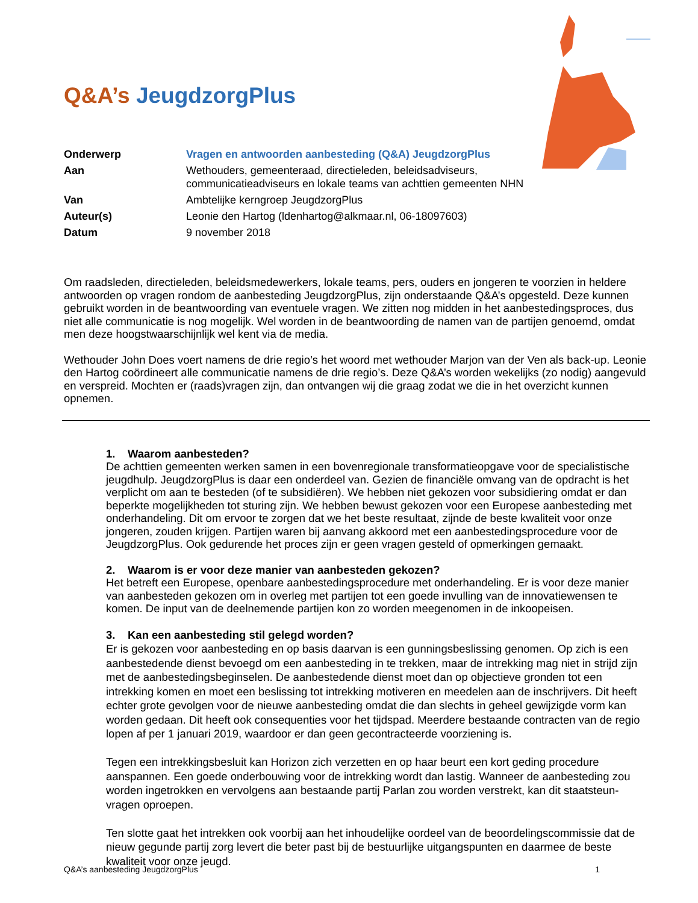Q&A’s JeugdzorgPlus
| Onderwerp | Vragen en antwoorden aanbesteding (Q&A) JeugdzorgPlus |
| Aan | Wethouders, gemeenteraad, directieleden, beleidsadviseurs, communicatieadviseurs en lokale teams van achttien gemeenten NHN |
| Van | Ambtelijke kerngroep JeugdzorgPlus |
| Auteur(s) | Leonie den Hartog (ldenhartog@alkmaar.nl, 06-18097603) |
| Datum | 9 november 2018 |
Om raadsleden, directieleden, beleidsmedewerkers, lokale teams, pers, ouders en jongeren te voorzien in heldere antwoorden op vragen rondom de aanbesteding JeugdzorgPlus, zijn onderstaande Q&A’s opgesteld. Deze kunnen gebruikt worden in de beantwoording van eventuele vragen. We zitten nog midden in het aanbestedingsproces, dus niet alle communicatie is nog mogelijk. Wel worden in de beantwoording de namen van de partijen genoemd, omdat men deze hoogstwaarschijnlijk wel kent via de media.
Wethouder John Does voert namens de drie regio’s het woord met wethouder Marjon van der Ven als back-up. Leonie den Hartog coördineert alle communicatie namens de drie regio’s. Deze Q&A’s worden wekelijks (zo nodig) aangevuld en verspreid. Mochten er (raads)vragen zijn, dan ontvangen wij die graag zodat we die in het overzicht kunnen opnemen.
1. Waarom aanbesteden?
De achttien gemeenten werken samen in een bovenregionale transformatieopgave voor de specialistische jeugdhulp. JeugdzorgPlus is daar een onderdeel van. Gezien de financiële omvang van de opdracht is het verplicht om aan te besteden (of te subsidiëren). We hebben niet gekozen voor subsidiering omdat er dan beperkte mogelijkheden tot sturing zijn. We hebben bewust gekozen voor een Europese aanbesteding met onderhandeling. Dit om ervoor te zorgen dat we het beste resultaat, zijnde de beste kwaliteit voor onze jongeren, zouden krijgen. Partijen waren bij aanvang akkoord met een aanbestedingsprocedure voor de JeugdzorgPlus. Ook gedurende het proces zijn er geen vragen gesteld of opmerkingen gemaakt.
2. Waarom is er voor deze manier van aanbesteden gekozen?
Het betreft een Europese, openbare aanbestedingsprocedure met onderhandeling. Er is voor deze manier van aanbesteden gekozen om in overleg met partijen tot een goede invulling van de innovatiewensen te komen. De input van de deelnemende partijen kon zo worden meegenomen in de inkoopeisen.
3. Kan een aanbesteding stil gelegd worden?
Er is gekozen voor aanbesteding en op basis daarvan is een gunningsbeslissing genomen. Op zich is een aanbestedende dienst bevoegd om een aanbesteding in te trekken, maar de intrekking mag niet in strijd zijn met de aanbestedingsbeginselen. De aanbestedende dienst moet dan op objectieve gronden tot een intrekking komen en moet een beslissing tot intrekking motiveren en meedelen aan de inschrijvers. Dit heeft echter grote gevolgen voor de nieuwe aanbesteding omdat die dan slechts in geheel gewijzigde vorm kan worden gedaan. Dit heeft ook consequenties voor het tijdspad. Meerdere bestaande contracten van de regio lopen af per 1 januari 2019, waardoor er dan geen gecontracteerde voorziening is.
Tegen een intrekkingsbesluit kan Horizon zich verzetten en op haar beurt een kort geding procedure aanspannen. Een goede onderbouwing voor de intrekking wordt dan lastig. Wanneer de aanbesteding zou worden ingetrokken en vervolgens aan bestaande partij Parlan zou worden verstrekt, kan dit staatsteun-vragen oproepen.
Ten slotte gaat het intrekken ook voorbij aan het inhoudelijke oordeel van de beoordelingscommissie dat de nieuw gegunde partij zorg levert die beter past bij de bestuurlijke uitgangspunten en daarmee de beste kwaliteit voor onze jeugd.
Q&A’s aanbesteding JeugdzorgPlus 1